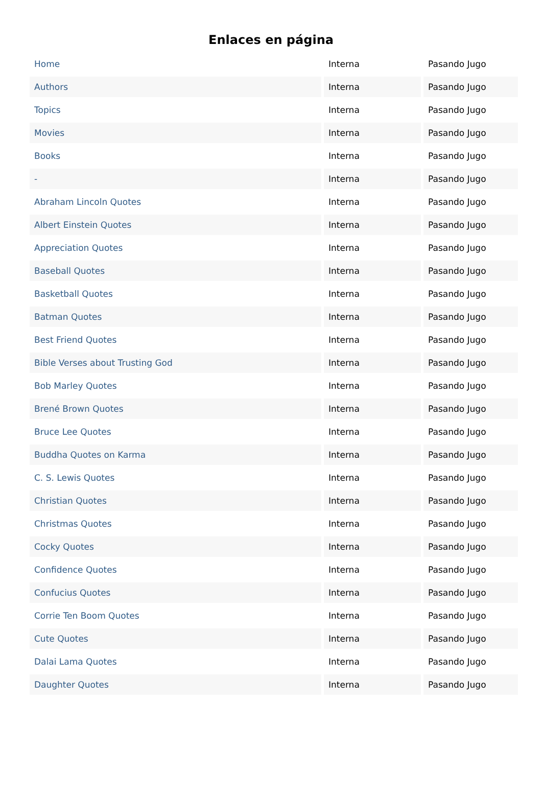Enlaces en página
| Home | Interna | Pasando Jugo |
| Authors | Interna | Pasando Jugo |
| Topics | Interna | Pasando Jugo |
| Movies | Interna | Pasando Jugo |
| Books | Interna | Pasando Jugo |
| - | Interna | Pasando Jugo |
| Abraham Lincoln Quotes | Interna | Pasando Jugo |
| Albert Einstein Quotes | Interna | Pasando Jugo |
| Appreciation Quotes | Interna | Pasando Jugo |
| Baseball Quotes | Interna | Pasando Jugo |
| Basketball Quotes | Interna | Pasando Jugo |
| Batman Quotes | Interna | Pasando Jugo |
| Best Friend Quotes | Interna | Pasando Jugo |
| Bible Verses about Trusting God | Interna | Pasando Jugo |
| Bob Marley Quotes | Interna | Pasando Jugo |
| Brené Brown Quotes | Interna | Pasando Jugo |
| Bruce Lee Quotes | Interna | Pasando Jugo |
| Buddha Quotes on Karma | Interna | Pasando Jugo |
| C. S. Lewis Quotes | Interna | Pasando Jugo |
| Christian Quotes | Interna | Pasando Jugo |
| Christmas Quotes | Interna | Pasando Jugo |
| Cocky Quotes | Interna | Pasando Jugo |
| Confidence Quotes | Interna | Pasando Jugo |
| Confucius Quotes | Interna | Pasando Jugo |
| Corrie Ten Boom Quotes | Interna | Pasando Jugo |
| Cute Quotes | Interna | Pasando Jugo |
| Dalai Lama Quotes | Interna | Pasando Jugo |
| Daughter Quotes | Interna | Pasando Jugo |